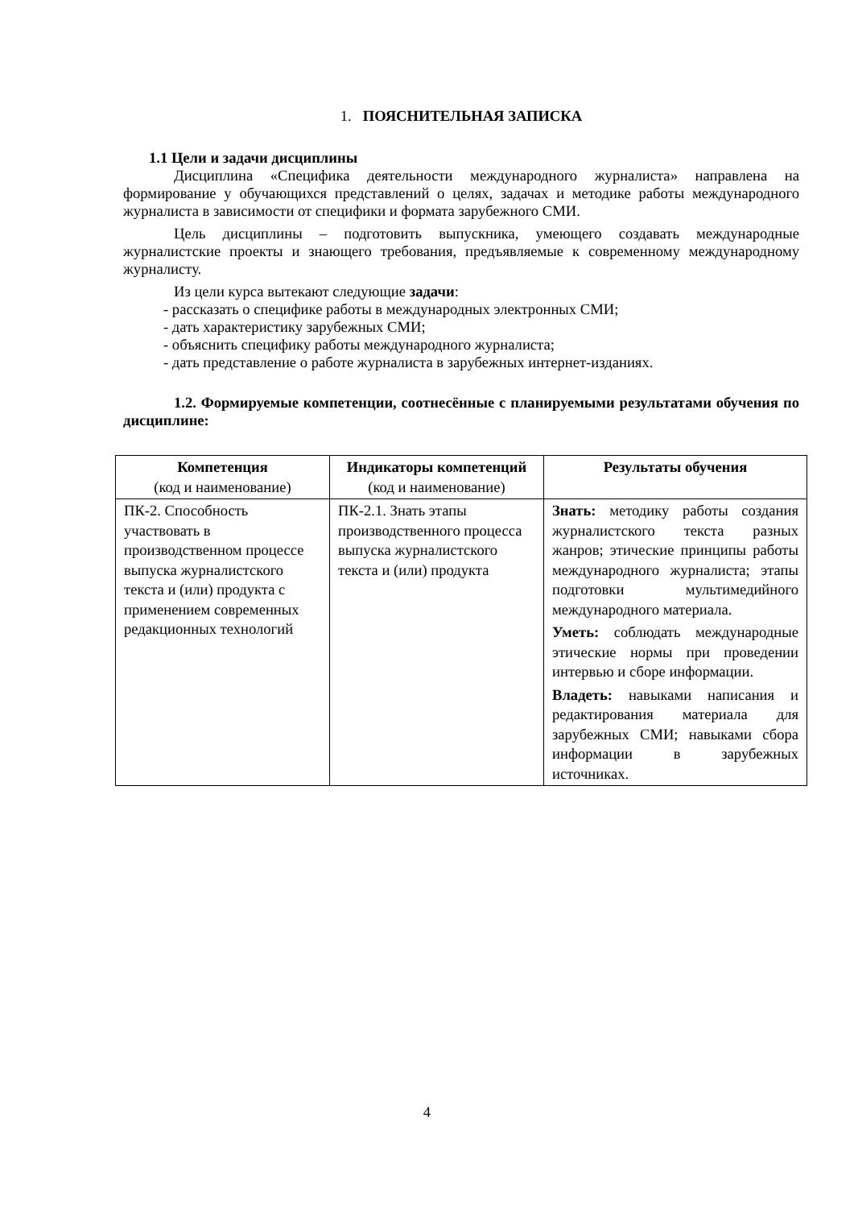1. ПОЯСНИТЕЛЬНАЯ ЗАПИСКА
1.1 Цели и задачи дисциплины
Дисциплина «Специфика деятельности международного журналиста» направлена на формирование у обучающихся представлений о целях, задачах и методике работы международного журналиста в зависимости от специфики и формата зарубежного СМИ.
Цель дисциплины – подготовить выпускника, умеющего создавать международные журналистские проекты и знающего требования, предъявляемые к современному международному журналисту.
Из цели курса вытекают следующие задачи:
- рассказать о специфике работы в международных электронных СМИ;
- дать характеристику зарубежных СМИ;
- объяснить специфику работы международного журналиста;
- дать представление о работе журналиста в зарубежных интернет-изданиях.
1.2. Формируемые компетенции, соотнесённые с планируемыми результатами обучения по дисциплине:
| Компетенция (код и наименование) | Индикаторы компетенций (код и наименование) | Результаты обучения |
| --- | --- | --- |
| ПК-2. Способность участвовать в производственном процессе выпуска журналистского текста и (или) продукта с применением современных редакционных технологий | ПК-2.1. Знать этапы производственного процесса выпуска журналистского текста и (или) продукта | Знать: методику работы создания журналистского текста разных жанров; этические принципы работы международного журналиста; этапы подготовки мультимедийного международного материала. Уметь: соблюдать международные этические нормы при проведении интервью и сборе информации. Владеть: навыками написания и редактирования материала для зарубежных СМИ; навыками сбора информации в зарубежных источниках. |
4